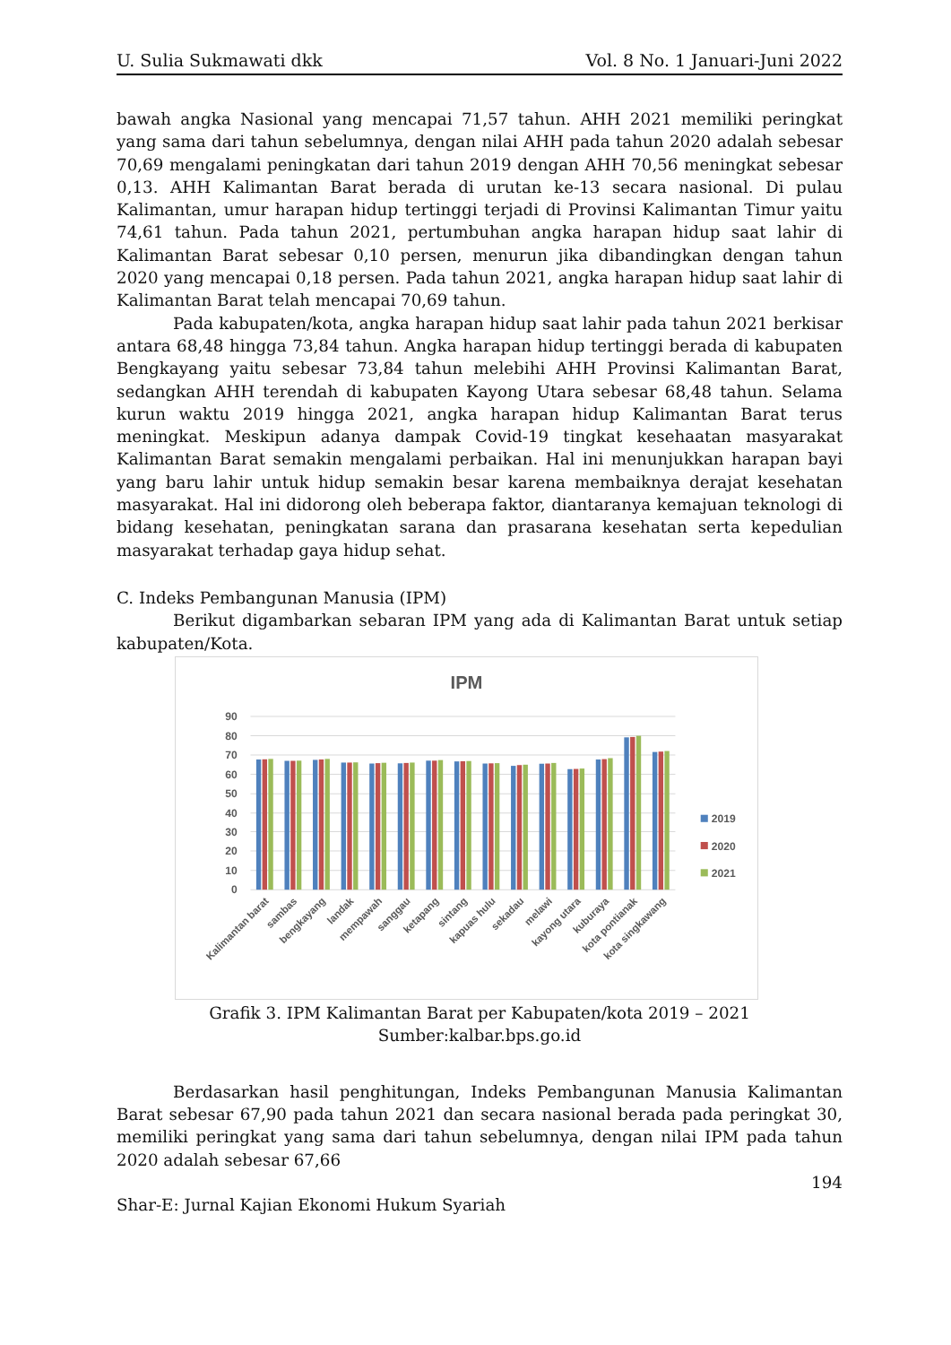U. Sulia Sukmawati dkk Vol. 8 No. 1 Januari-Juni 2022
bawah angka Nasional yang mencapai 71,57 tahun. AHH 2021 memiliki peringkat yang sama dari tahun sebelumnya, dengan nilai AHH pada tahun 2020 adalah sebesar 70,69 mengalami peningkatan dari tahun 2019 dengan AHH 70,56 meningkat sebesar 0,13. AHH Kalimantan Barat berada di urutan ke-13 secara nasional. Di pulau Kalimantan, umur harapan hidup tertinggi terjadi di Provinsi Kalimantan Timur yaitu 74,61 tahun. Pada tahun 2021, pertumbuhan angka harapan hidup saat lahir di Kalimantan Barat sebesar 0,10 persen, menurun jika dibandingkan dengan tahun 2020 yang mencapai 0,18 persen. Pada tahun 2021, angka harapan hidup saat lahir di Kalimantan Barat telah mencapai 70,69 tahun.
Pada kabupaten/kota, angka harapan hidup saat lahir pada tahun 2021 berkisar antara 68,48 hingga 73,84 tahun. Angka harapan hidup tertinggi berada di kabupaten Bengkayang yaitu sebesar 73,84 tahun melebihi AHH Provinsi Kalimantan Barat, sedangkan AHH terendah di kabupaten Kayong Utara sebesar 68,48 tahun. Selama kurun waktu 2019 hingga 2021, angka harapan hidup Kalimantan Barat terus meningkat. Meskipun adanya dampak Covid-19 tingkat kesehaatan masyarakat Kalimantan Barat semakin mengalami perbaikan. Hal ini menunjukkan harapan bayi yang baru lahir untuk hidup semakin besar karena membaiknya derajat kesehatan masyarakat. Hal ini didorong oleh beberapa faktor, diantaranya kemajuan teknologi di bidang kesehatan, peningkatan sarana dan prasarana kesehatan serta kepedulian masyarakat terhadap gaya hidup sehat.
C. Indeks Pembangunan Manusia (IPM)
Berikut digambarkan sebaran IPM yang ada di Kalimantan Barat untuk setiap kabupaten/Kota.
IPM
90
80
70
60
50
40
30
20
10
0
Kalimantan barat
sambas
bengkayang
landak
mempawah
sanggau
ketapang
sintang
kapuas hulu
sekadau
melawi
kayong utara
kuburaya
kota pontianak
kota singkawang
2019
2020
2021
Grafik 3. IPM Kalimantan Barat per Kabupaten/kota 2019 – 2021
Sumber:kalbar.bps.go.id
Berdasarkan hasil penghitungan, Indeks Pembangunan Manusia Kalimantan Barat sebesar 67,90 pada tahun 2021 dan secara nasional berada pada peringkat 30, memiliki peringkat yang sama dari tahun sebelumnya, dengan nilai IPM pada tahun 2020 adalah sebesar 67,66
194
Shar-E: Jurnal Kajian Ekonomi Hukum Syariah